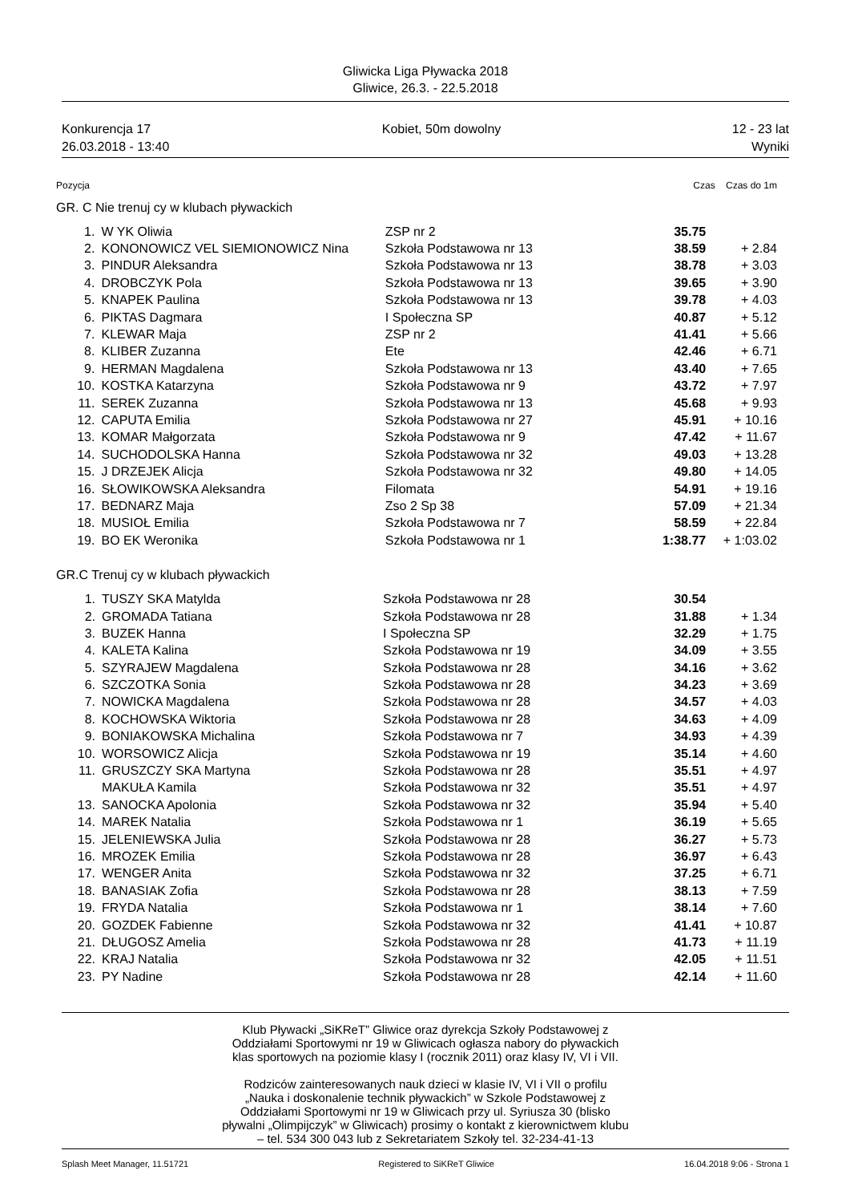Gliwicka Liga Pływacka 2018
Gliwice, 26.3. - 22.5.2018
Konkurencja 17 Kobiet, 50m dowolny 12 - 23 lat
26.03.2018 - 13:40 Wyniki
Pozycja Czas Czas do 1m
GR. C Nie trenuj cy w klubach pływackich
| 1. | W YK Oliwia | ZSP nr 2 | 35.75 | |
| 2. | KONONOWICZ VEL SIEMIONOWICZ Nina | Szkoła Podstawowa nr 13 | 38.59 | + 2.84 |
| 3. | PINDUR Aleksandra | Szkoła Podstawowa nr 13 | 38.78 | + 3.03 |
| 4. | DROBCZYK Pola | Szkoła Podstawowa nr 13 | 39.65 | + 3.90 |
| 5. | KNAPEK Paulina | Szkoła Podstawowa nr 13 | 39.78 | + 4.03 |
| 6. | PIKTAS Dagmara | I Społeczna SP | 40.87 | + 5.12 |
| 7. | KLEWAR Maja | ZSP nr 2 | 41.41 | + 5.66 |
| 8. | KLIBER Zuzanna | Ete | 42.46 | + 6.71 |
| 9. | HERMAN Magdalena | Szkoła Podstawowa nr 13 | 43.40 | + 7.65 |
| 10. | KOSTKA Katarzyna | Szkoła Podstawowa nr 9 | 43.72 | + 7.97 |
| 11. | SEREK Zuzanna | Szkoła Podstawowa nr 13 | 45.68 | + 9.93 |
| 12. | CAPUTA Emilia | Szkoła Podstawowa nr 27 | 45.91 | + 10.16 |
| 13. | KOMAR Małgorzata | Szkoła Podstawowa nr 9 | 47.42 | + 11.67 |
| 14. | SUCHODOLSKA Hanna | Szkoła Podstawowa nr 32 | 49.03 | + 13.28 |
| 15. | J DRZEJEK Alicja | Szkoła Podstawowa nr 32 | 49.80 | + 14.05 |
| 16. | SŁOWIKOWSKA Aleksandra | Filomata | 54.91 | + 19.16 |
| 17. | BEDNARZ Maja | Zso 2 Sp 38 | 57.09 | + 21.34 |
| 18. | MUSIOŁ Emilia | Szkoła Podstawowa nr 7 | 58.59 | + 22.84 |
| 19. | BO EK Weronika | Szkoła Podstawowa nr 1 | 1:38.77 | + 1:03.02 |
GR.C Trenuj cy w klubach pływackich
| 1. | TUSZY SKA Matylda | Szkoła Podstawowa nr 28 | 30.54 | |
| 2. | GROMADA Tatiana | Szkoła Podstawowa nr 28 | 31.88 | + 1.34 |
| 3. | BUZEK Hanna | I Społeczna SP | 32.29 | + 1.75 |
| 4. | KALETA Kalina | Szkoła Podstawowa nr 19 | 34.09 | + 3.55 |
| 5. | SZYRAJEW Magdalena | Szkoła Podstawowa nr 28 | 34.16 | + 3.62 |
| 6. | SZCZOTKA Sonia | Szkoła Podstawowa nr 28 | 34.23 | + 3.69 |
| 7. | NOWICKA Magdalena | Szkoła Podstawowa nr 28 | 34.57 | + 4.03 |
| 8. | KOCHOWSKA Wiktoria | Szkoła Podstawowa nr 28 | 34.63 | + 4.09 |
| 9. | BONIAKOWSKA Michalina | Szkoła Podstawowa nr 7 | 34.93 | + 4.39 |
| 10. | WORSOWICZ Alicja | Szkoła Podstawowa nr 19 | 35.14 | + 4.60 |
| 11. | GRUSZCZY SKA Martyna | Szkoła Podstawowa nr 28 | 35.51 | + 4.97 |
| | MAKUŁA Kamila | Szkoła Podstawowa nr 32 | 35.51 | + 4.97 |
| 13. | SANOCKA Apolonia | Szkoła Podstawowa nr 32 | 35.94 | + 5.40 |
| 14. | MAREK Natalia | Szkoła Podstawowa nr 1 | 36.19 | + 5.65 |
| 15. | JELENIEWSKA Julia | Szkoła Podstawowa nr 28 | 36.27 | + 5.73 |
| 16. | MROZEK Emilia | Szkoła Podstawowa nr 28 | 36.97 | + 6.43 |
| 17. | WENGER Anita | Szkoła Podstawowa nr 32 | 37.25 | + 6.71 |
| 18. | BANASIAK Zofia | Szkoła Podstawowa nr 28 | 38.13 | + 7.59 |
| 19. | FRYDA Natalia | Szkoła Podstawowa nr 1 | 38.14 | + 7.60 |
| 20. | GOZDEK Fabienne | Szkoła Podstawowa nr 32 | 41.41 | + 10.87 |
| 21. | DŁUGOSZ Amelia | Szkoła Podstawowa nr 28 | 41.73 | + 11.19 |
| 22. | KRAJ Natalia | Szkoła Podstawowa nr 32 | 42.05 | + 11.51 |
| 23. | PY Nadine | Szkoła Podstawowa nr 28 | 42.14 | + 11.60 |
Klub Pływacki „SiKReT” Gliwice oraz dyrekcja Szkoły Podstawowej z
Oddziałami Sportowymi nr 19 w Gliwicach ogłasza nabory do pływackich
klas sportowych na poziomie klasy I (rocznik 2011) oraz klasy IV, VI i VII.
Rodziców zainteresowanych nauk dzieci w klasie IV, VI i VII o profilu
„Nauka i doskonalenie technik pływackich” w Szkole Podstawowej z
Oddziałami Sportowymi nr 19 w Gliwicach przy ul. Syriusza 30 (blisko
pływalni „Olimpijczyk” w Gliwicach) prosimy o kontakt z kierownictwem klubu
– tel. 534 300 043 lub z Sekretariatem Szkoły tel. 32-234-41-13
Splash Meet Manager, 11.51721 Registered to SiKReT Gliwice 16.04.2018 9:06 - Strona 1